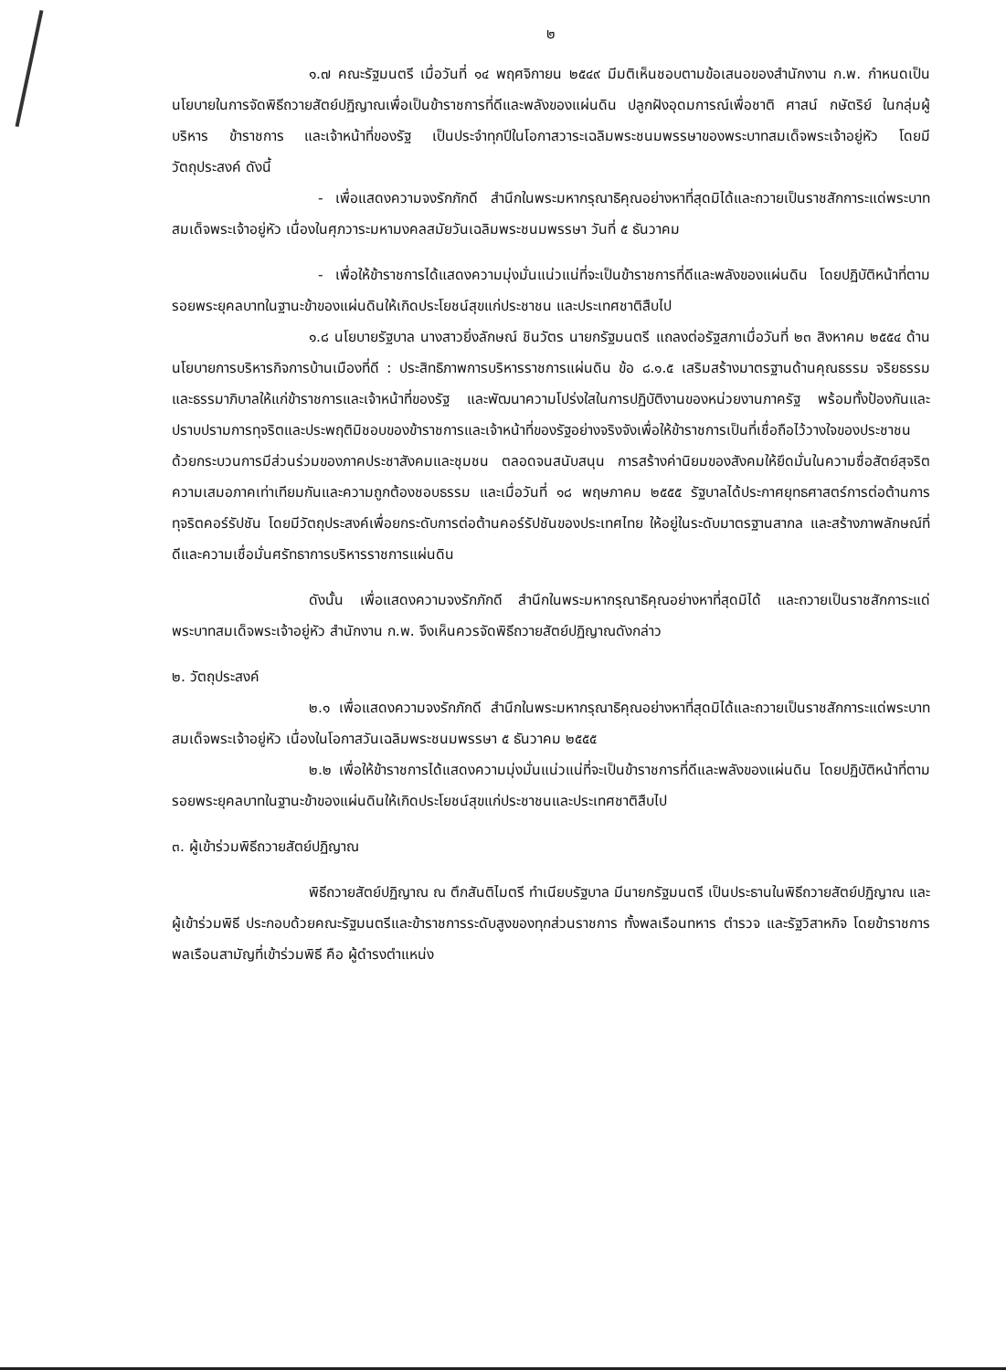๒
๑.๗ คณะรัฐมนตรี เมื่อวันที่ ๑๔ พฤศจิกายน ๒๕๔๙ มีมติเห็นชอบตามข้อเสนอของสำนักงาน ก.พ. กำหนดเป็นนโยบายในการจัดพิธีถวายสัตย์ปฏิญาณเพื่อเป็นข้าราชการที่ดีและพลังของแผ่นดิน ปลูกฝังอุดมการณ์เพื่อชาติ ศาสน์ กษัตริย์ ในกลุ่มผู้บริหาร ข้าราชการ และเจ้าหน้าที่ของรัฐ เป็นประจำทุกปีในโอกาสวาระเฉลิมพระชนมพรรษาของพระบาทสมเด็จพระเจ้าอยู่หัว โดยมีวัตถุประสงค์ ดังนี้
- เพื่อแสดงความจงรักภักดี สำนึกในพระมหากรุณาธิคุณอย่างหาที่สุดมิได้และถวายเป็นราชสักการะแด่พระบาทสมเด็จพระเจ้าอยู่หัว เนื่องในศุภวาระมหามงคลสมัยวันเฉลิมพระชนมพรรษา วันที่ ๕ ธันวาคม
- เพื่อให้ข้าราชการได้แสดงความมุ่งมั่นแน่วแน่ที่จะเป็นข้าราชการที่ดีและพลังของแผ่นดิน โดยปฏิบัติหน้าที่ตามรอยพระยุคลบาทในฐานะข้าของแผ่นดินให้เกิดประโยชน์สุขแก่ประชาชน และประเทศชาติสืบไป
๑.๘ นโยบายรัฐบาล นางสาวยิ่งลักษณ์ ชินวัตร นายกรัฐมนตรี แถลงต่อรัฐสภาเมื่อวันที่ ๒๓ สิงหาคม ๒๕๕๔ ด้านนโยบายการบริหารกิจการบ้านเมืองที่ดี : ประสิทธิภาพการบริหารราชการแผ่นดิน ข้อ ๘.๑.๕ เสริมสร้างมาตรฐานด้านคุณธรรม จริยธรรมและธรรมาภิบาลให้แก่ข้าราชการและเจ้าหน้าที่ของรัฐ และพัฒนาความโปร่งใสในการปฏิบัติงานของหน่วยงานภาครัฐ พร้อมทั้งป้องกันและปราบปรามการทุจริตและประพฤติมิชอบของข้าราชการและเจ้าหน้าที่ของรัฐอย่างจริงจังเพื่อให้ข้าราชการเป็นที่เชื่อถือไว้วางใจของประชาชน ด้วยกระบวนการมีส่วนร่วมของภาคประชาสังคมและชุมชน ตลอดจนสนับสนุน การสร้างค่านิยมของสังคมให้ยึดมั่นในความซื่อสัตย์สุจริต ความเสมอภาคเท่าเทียมกันและความถูกต้องชอบธรรม และเมื่อวันที่ ๑๘ พฤษภาคม ๒๕๕๕ รัฐบาลได้ประกาศยุทธศาสตร์การต่อต้านการทุจริตคอร์รัปชัน โดยมีวัตถุประสงค์เพื่อยกระดับการต่อต้านคอร์รัปชันของประเทศไทย ให้อยู่ในระดับมาตรฐานสากล และสร้างภาพลักษณ์ที่ดีและความเชื่อมั่นศรัทธาการบริหารราชการแผ่นดิน
ดังนั้น เพื่อแสดงความจงรักภักดี สำนึกในพระมหากรุณาธิคุณอย่างหาที่สุดมิได้ และถวายเป็นราชสักการะแด่พระบาทสมเด็จพระเจ้าอยู่หัว สำนักงาน ก.พ. จึงเห็นควรจัดพิธีถวายสัตย์ปฏิญาณดังกล่าว
๒. วัตถุประสงค์
๒.๑ เพื่อแสดงความจงรักภักดี สำนึกในพระมหากรุณาธิคุณอย่างหาที่สุดมิได้และถวายเป็นราชสักการะแด่พระบาทสมเด็จพระเจ้าอยู่หัว เนื่องในโอกาสวันเฉลิมพระชนมพรรษา ๕ ธันวาคม ๒๕๕๕
๒.๒ เพื่อให้ข้าราชการได้แสดงความมุ่งมั่นแน่วแน่ที่จะเป็นข้าราชการที่ดีและพลังของแผ่นดิน โดยปฏิบัติหน้าที่ตามรอยพระยุคลบาทในฐานะข้าของแผ่นดินให้เกิดประโยชน์สุขแก่ประชาชนและประเทศชาติสืบไป
๓. ผู้เข้าร่วมพิธีถวายสัตย์ปฏิญาณ
พิธีถวายสัตย์ปฏิญาณ ณ ตึกสันติไมตรี ทำเนียบรัฐบาล มีนายกรัฐมนตรี เป็นประธานในพิธีถวายสัตย์ปฏิญาณ และผู้เข้าร่วมพิธี ประกอบด้วยคณะรัฐมนตรีและข้าราชการระดับสูงของทุกส่วนราชการ ทั้งพลเรือนทหาร ตำรวจ และรัฐวิสาหกิจ โดยข้าราชการพลเรือนสามัญที่เข้าร่วมพิธี คือ ผู้ดำรงตำแหน่ง